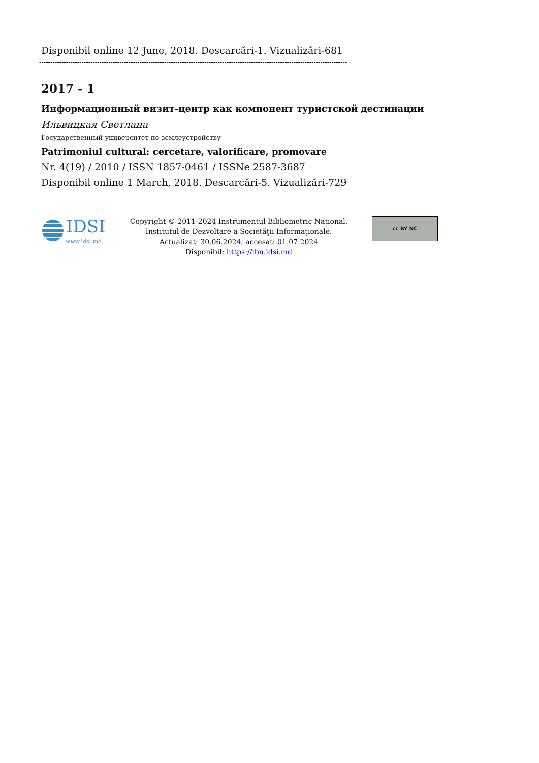Disponibil online 12 June, 2018. Descarcări-1. Vizualizări-681
------------------------------------------------------------------------------------------------------------------------------------------
2017 - 1
Информационный визит-центр как компонент туристской дестинации
Ильвицкая Светлана
Государственный университет по землеустройству
Patrimoniul cultural: cercetare, valorificare, promovare
Nr. 4(19) / 2010 / ISSN 1857-0461 / ISSNe 2587-3687
Disponibil online 1 March, 2018. Descarcări-5. Vizualizări-729
------------------------------------------------------------------------------------------------------------------------------------------
IDSI
www.idsi.md
Copyright © 2011-2024 Instrumentul Bibliometric Naţional.
Institutul de Dezvoltare a Societăţii Informaţionale.
Actualizat: 30.06.2024, accesat: 01.07.2024
Disponibil: https://ibn.idsi.md
cc BY NC